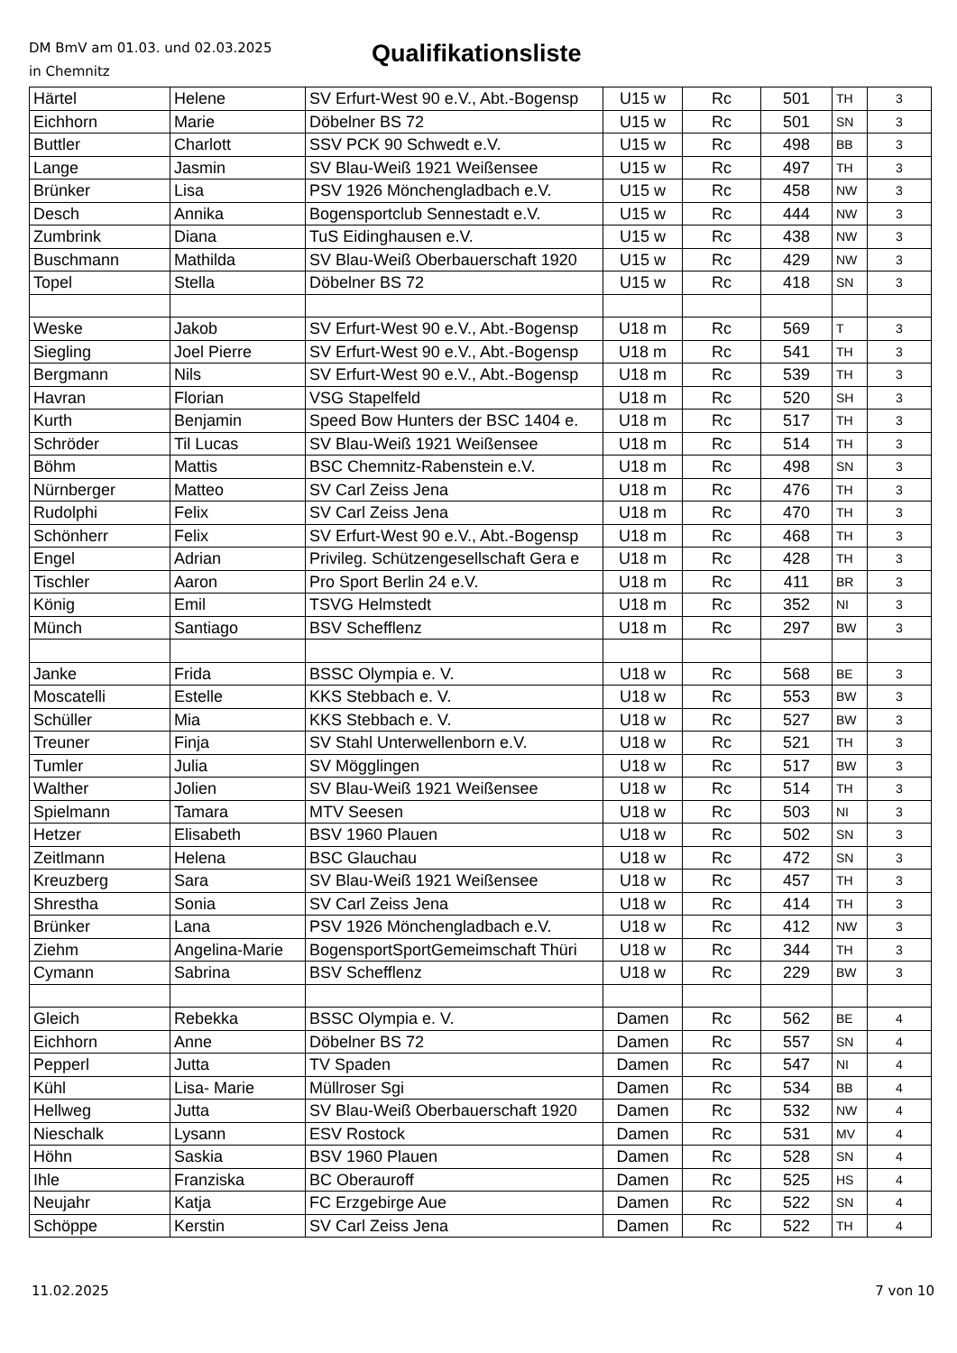DM BmV am 01.03. und 02.03.2025
in Chemnitz
Qualifikationsliste
| Härtel | Helene | SV Erfurt-West 90 e.V., Abt.-Bogensp | U15 w | Rc | 501 | TH | 3 |
| Eichhorn | Marie | Döbelner BS 72 | U15 w | Rc | 501 | SN | 3 |
| Buttler | Charlott | SSV PCK 90 Schwedt e.V. | U15 w | Rc | 498 | BB | 3 |
| Lange | Jasmin | SV Blau-Weiß 1921 Weißensee | U15 w | Rc | 497 | TH | 3 |
| Brünker | Lisa | PSV 1926 Mönchengladbach e.V. | U15 w | Rc | 458 | NW | 3 |
| Desch | Annika | Bogensportclub Sennestadt e.V. | U15 w | Rc | 444 | NW | 3 |
| Zumbrink | Diana | TuS Eidinghausen e.V. | U15 w | Rc | 438 | NW | 3 |
| Buschmann | Mathilda | SV Blau-Weiß Oberbauerschaft 1920 | U15 w | Rc | 429 | NW | 3 |
| Topel | Stella | Döbelner BS 72 | U15 w | Rc | 418 | SN | 3 |
| Weske | Jakob | SV Erfurt-West 90 e.V., Abt.-Bogensp | U18 m | Rc | 569 | T | 3 |
| Siegling | Joel Pierre | SV Erfurt-West 90 e.V., Abt.-Bogensp | U18 m | Rc | 541 | TH | 3 |
| Bergmann | Nils | SV Erfurt-West 90 e.V., Abt.-Bogensp | U18 m | Rc | 539 | TH | 3 |
| Havran | Florian | VSG Stapelfeld | U18 m | Rc | 520 | SH | 3 |
| Kurth | Benjamin | Speed Bow Hunters der BSC 1404 e. | U18 m | Rc | 517 | TH | 3 |
| Schröder | Til Lucas | SV Blau-Weiß 1921 Weißensee | U18 m | Rc | 514 | TH | 3 |
| Böhm | Mattis | BSC Chemnitz-Rabenstein e.V. | U18 m | Rc | 498 | SN | 3 |
| Nürnberger | Matteo | SV Carl Zeiss Jena | U18 m | Rc | 476 | TH | 3 |
| Rudolphi | Felix | SV Carl Zeiss Jena | U18 m | Rc | 470 | TH | 3 |
| Schönherr | Felix | SV Erfurt-West 90 e.V., Abt.-Bogensp | U18 m | Rc | 468 | TH | 3 |
| Engel | Adrian | Privileg. Schützengesellschaft Gera e | U18 m | Rc | 428 | TH | 3 |
| Tischler | Aaron | Pro Sport Berlin 24 e.V. | U18 m | Rc | 411 | BR | 3 |
| König | Emil | TSVG Helmstedt | U18 m | Rc | 352 | NI | 3 |
| Münch | Santiago | BSV Schefflenz | U18 m | Rc | 297 | BW | 3 |
| Janke | Frida | BSSC Olympia e. V. | U18 w | Rc | 568 | BE | 3 |
| Moscatelli | Estelle | KKS Stebbach e. V. | U18 w | Rc | 553 | BW | 3 |
| Schüller | Mia | KKS Stebbach e. V. | U18 w | Rc | 527 | BW | 3 |
| Treuner | Finja | SV Stahl Unterwellenborn e.V. | U18 w | Rc | 521 | TH | 3 |
| Tumler | Julia | SV Mögglingen | U18 w | Rc | 517 | BW | 3 |
| Walther | Jolien | SV Blau-Weiß 1921 Weißensee | U18 w | Rc | 514 | TH | 3 |
| Spielmann | Tamara | MTV Seesen | U18 w | Rc | 503 | NI | 3 |
| Hetzer | Elisabeth | BSV 1960 Plauen | U18 w | Rc | 502 | SN | 3 |
| Zeitlmann | Helena | BSC Glauchau | U18 w | Rc | 472 | SN | 3 |
| Kreuzberg | Sara | SV Blau-Weiß 1921 Weißensee | U18 w | Rc | 457 | TH | 3 |
| Shrestha | Sonia | SV Carl Zeiss Jena | U18 w | Rc | 414 | TH | 3 |
| Brünker | Lana | PSV 1926 Mönchengladbach e.V. | U18 w | Rc | 412 | NW | 3 |
| Ziehm | Angelina-Marie | BogensportSportGemeimschaft Thüri | U18 w | Rc | 344 | TH | 3 |
| Cymann | Sabrina | BSV Schefflenz | U18 w | Rc | 229 | BW | 3 |
| Gleich | Rebekka | BSSC Olympia e. V. | Damen | Rc | 562 | BE | 4 |
| Eichhorn | Anne | Döbelner BS 72 | Damen | Rc | 557 | SN | 4 |
| Pepperl | Jutta | TV Spaden | Damen | Rc | 547 | NI | 4 |
| Kühl | Lisa- Marie | Müllroser Sgi | Damen | Rc | 534 | BB | 4 |
| Hellweg | Jutta | SV Blau-Weiß Oberbauerschaft 1920 | Damen | Rc | 532 | NW | 4 |
| Nieschalk | Lysann | ESV Rostock | Damen | Rc | 531 | MV | 4 |
| Höhn | Saskia | BSV 1960 Plauen | Damen | Rc | 528 | SN | 4 |
| Ihle | Franziska | BC Oberauroff | Damen | Rc | 525 | HS | 4 |
| Neujahr | Katja | FC Erzgebirge Aue | Damen | Rc | 522 | SN | 4 |
| Schöppe | Kerstin | SV Carl Zeiss Jena | Damen | Rc | 522 | TH | 4 |
11.02.2025 7 von 10